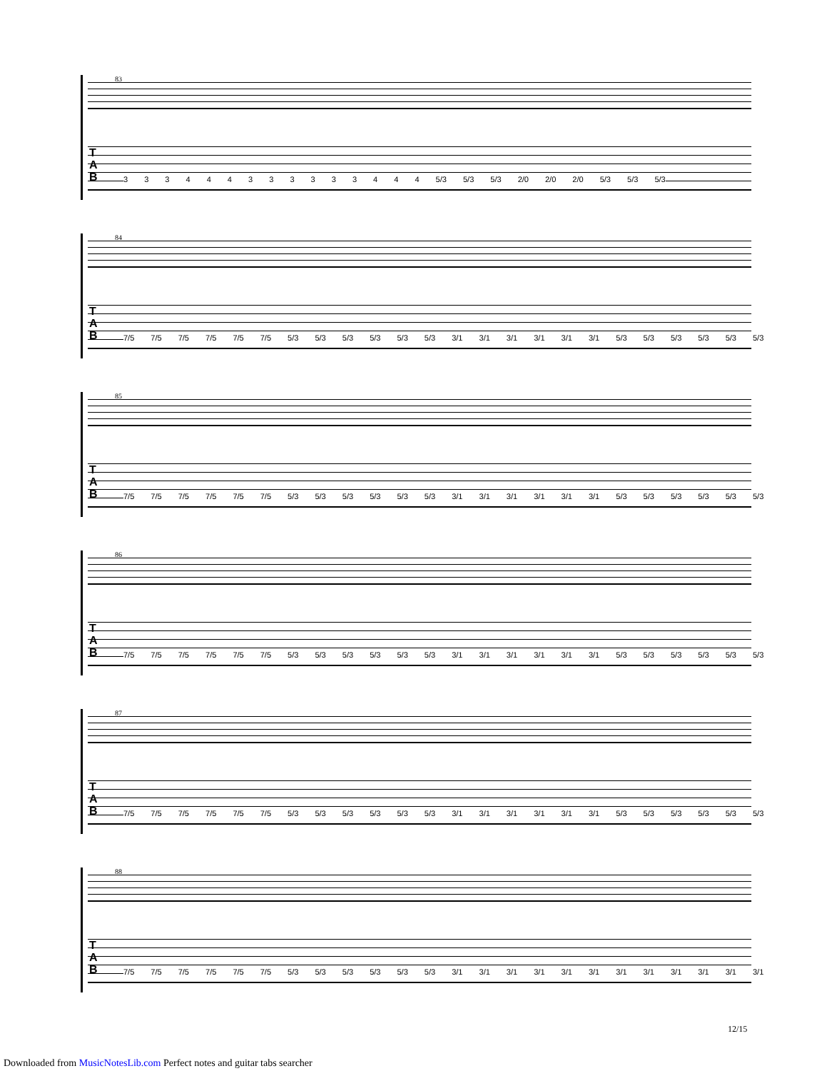83
T
A
B
3 3 3 4 4 4 3 3 3 3 3 3 4 4 4 5/3 5/3 5/3 2/0 2/0 2/0 5/3 5/3 5/3
84
T
A
B
7/5 7/5 7/5 7/5 7/5 7/5 5/3 5/3 5/3 5/3 5/3 5/3 3/1 3/1 3/1 3/1 3/1 3/1 5/3 5/3 5/3 5/3 5/3 5/3
85
T
A
B
7/5 7/5 7/5 7/5 7/5 7/5 5/3 5/3 5/3 5/3 5/3 5/3 3/1 3/1 3/1 3/1 3/1 3/1 5/3 5/3 5/3 5/3 5/3 5/3
86
T
A
B
7/5 7/5 7/5 7/5 7/5 7/5 5/3 5/3 5/3 5/3 5/3 5/3 3/1 3/1 3/1 3/1 3/1 3/1 5/3 5/3 5/3 5/3 5/3 5/3
87
T
A
B
7/5 7/5 7/5 7/5 7/5 7/5 5/3 5/3 5/3 5/3 5/3 5/3 3/1 3/1 3/1 3/1 3/1 3/1 5/3 5/3 5/3 5/3 5/3 5/3
88
T
A
B
7/5 7/5 7/5 7/5 7/5 7/5 5/3 5/3 5/3 5/3 5/3 5/3 3/1 3/1 3/1 3/1 3/1 3/1 3/1 3/1 3/1 3/1 3/1 3/1
12/15
Downloaded from MusicNotesLib.com Perfect notes and guitar tabs searcher